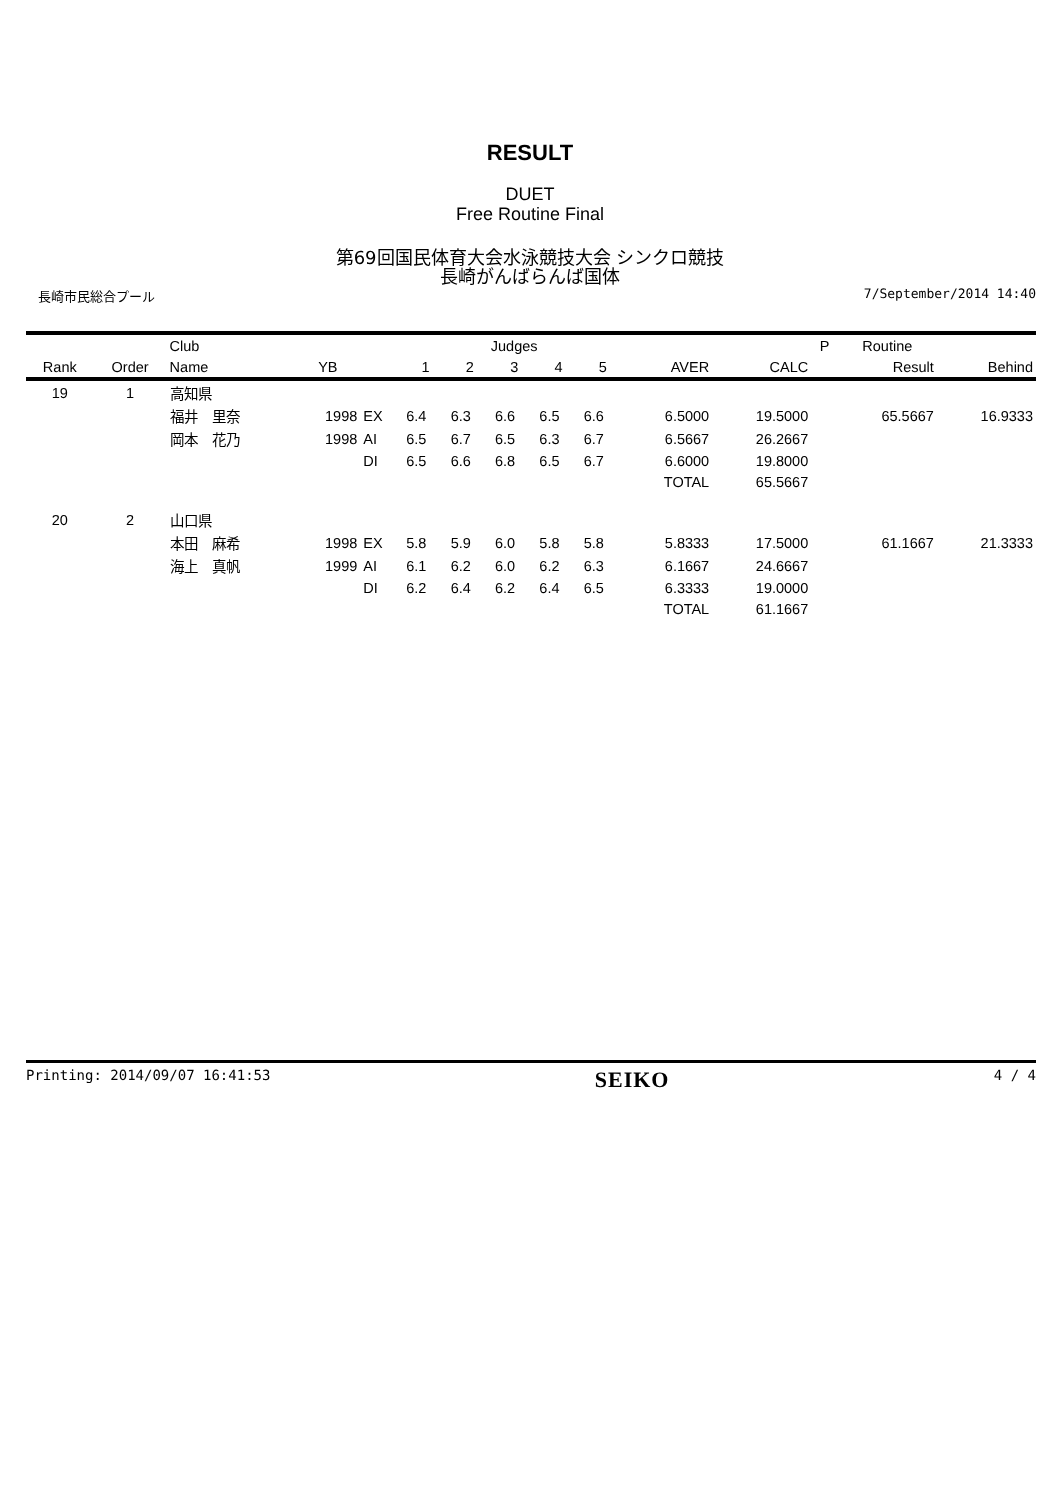RESULT
DUET
Free Routine Final
第69回国民体育大会水泳競技大会 シンクロ競技
長崎がんばらんば国体
長崎市民総合プール 7/September/2014 14:40
| | | Club | | | Judges | | | | | | | P | Routine | |
| --- | --- | --- | --- | --- | --- | --- | --- | --- | --- | --- | --- | --- | --- | --- |
| Rank | Order | Name | YB | | 1 | 2 | 3 | 4 | 5 | AVER | CALC | | Result | Behind |
| 19 | 1 | 高知県 | | | | | | | | | | | | |
| | | 福井 里奈 | 1998 | EX | 6.4 | 6.3 | 6.6 | 6.5 | 6.6 | 6.5000 | 19.5000 | | 65.5667 | 16.9333 |
| | | 岡本 花乃 | 1998 | AI | 6.5 | 6.7 | 6.5 | 6.3 | 6.7 | 6.5667 | 26.2667 | | | |
| | | | | DI | 6.5 | 6.6 | 6.8 | 6.5 | 6.7 | 6.6000 | 19.8000 | | | |
| | | | | | | | | | | TOTAL | 65.5667 | | | |
| 20 | 2 | 山口県 | | | | | | | | | | | | |
| | | 本田 麻希 | 1998 | EX | 5.8 | 5.9 | 6.0 | 5.8 | 5.8 | 5.8333 | 17.5000 | | 61.1667 | 21.3333 |
| | | 海上 真帆 | 1999 | AI | 6.1 | 6.2 | 6.0 | 6.2 | 6.3 | 6.1667 | 24.6667 | | | |
| | | | | DI | 6.2 | 6.4 | 6.2 | 6.4 | 6.5 | 6.3333 | 19.0000 | | | |
| | | | | | | | | | | TOTAL | 61.1667 | | | |
Printing: 2014/09/07 16:41:53 SEIKO 4 / 4